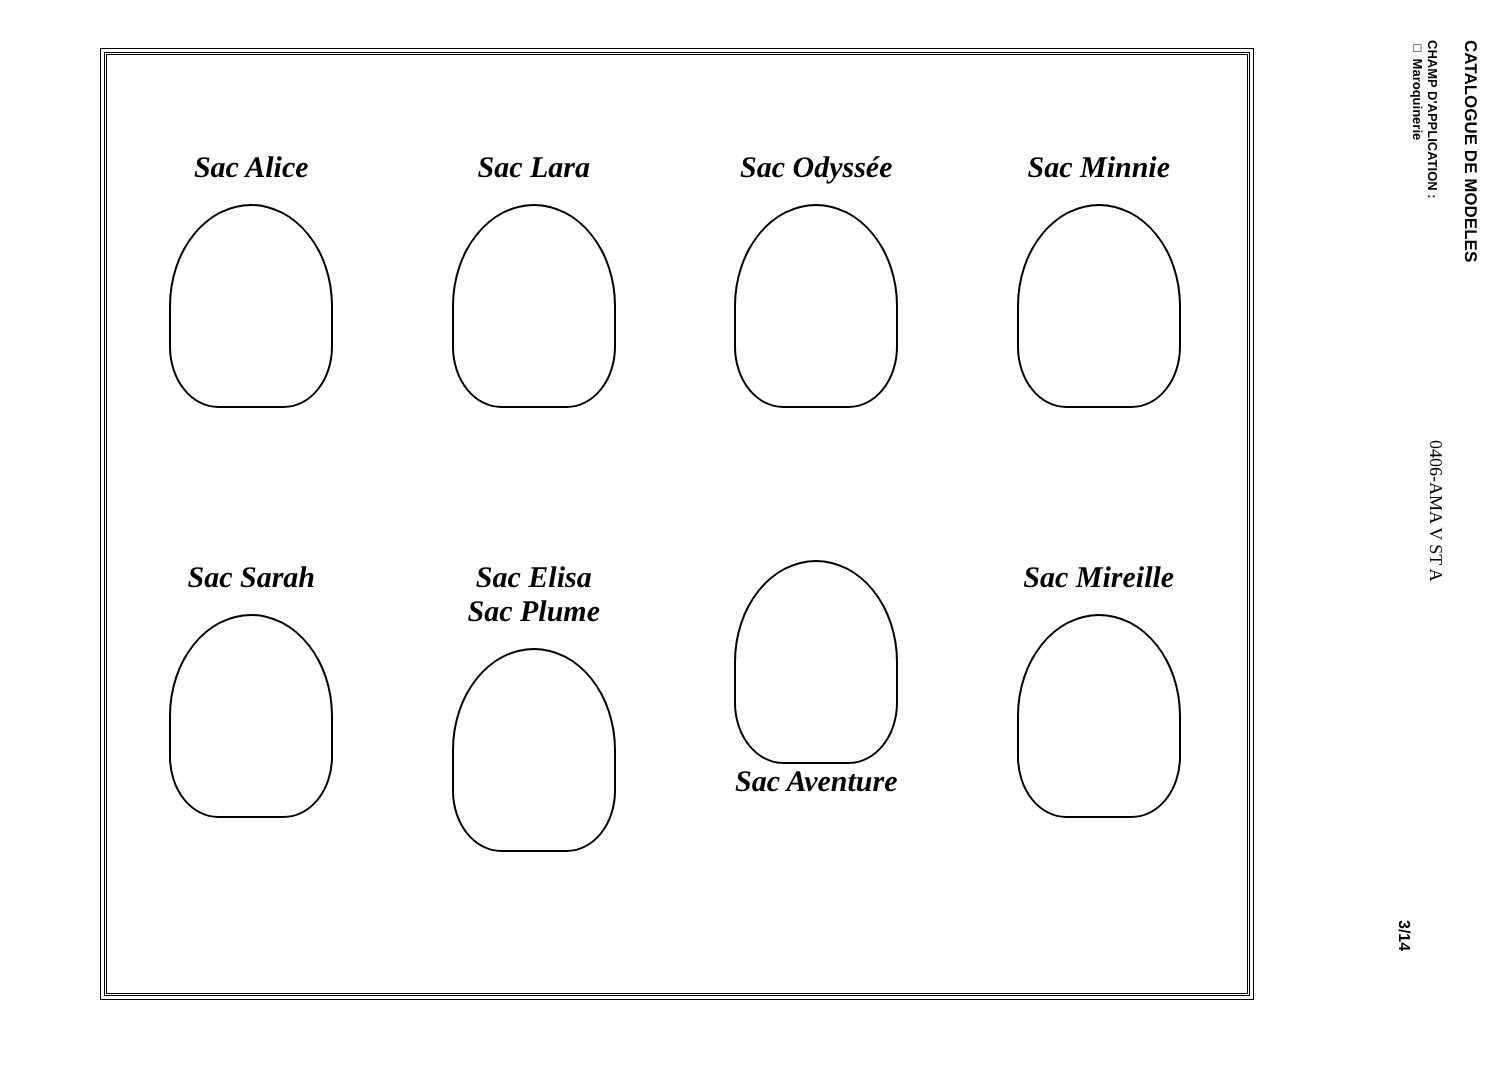Sac Alice
Sac Lara
Sac Odyssée
Sac Minnie
Sac Sarah
Sac Elisa
Sac Plume
Sac Aventure
Sac Mireille
CATALOGUE DE MODELES
CHAMP D'APPLICATION :
□ Maroquinerie
0406-AMA V ST A
3/14